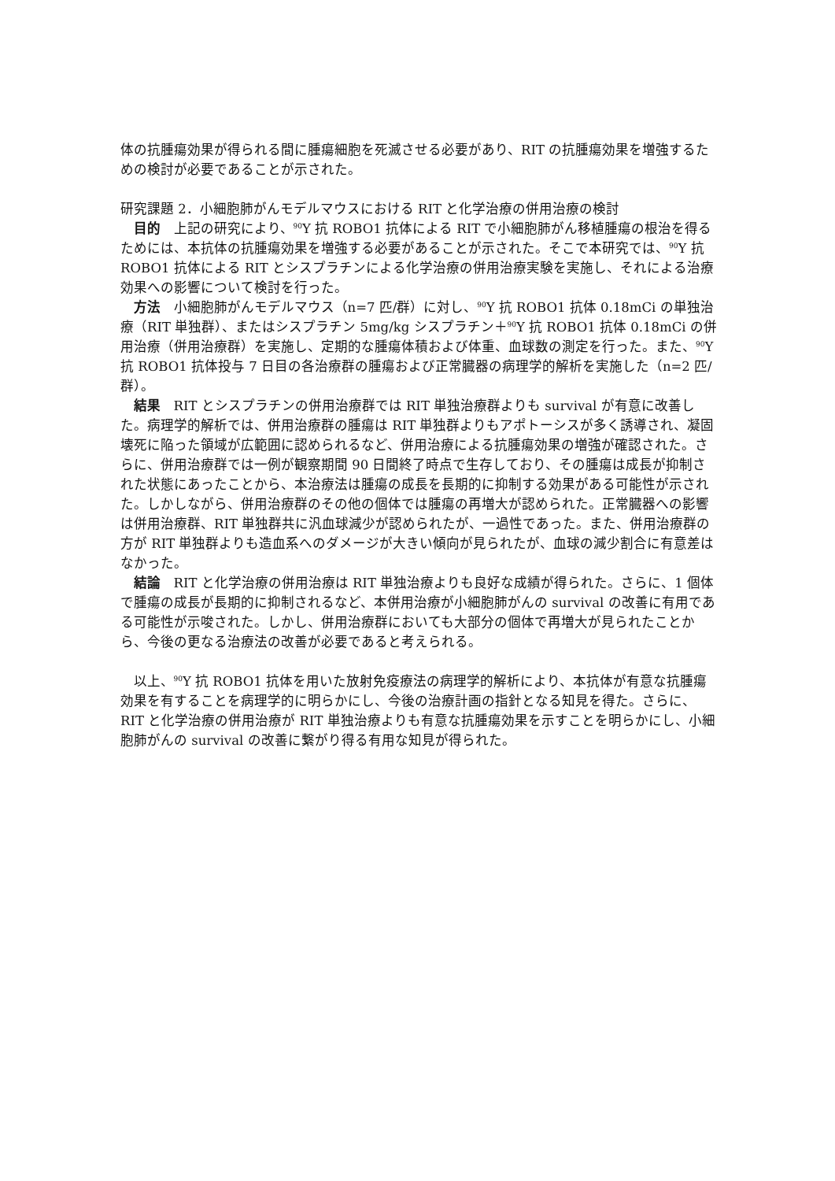体の抗腫瘍効果が得られる間に腫瘍細胞を死滅させる必要があり、RIT の抗腫瘍効果を増強するための検討が必要であることが示された。
研究課題 2．小細胞肺がんモデルマウスにおける RIT と化学治療の併用治療の検討
目的　上記の研究により、<sup>90</sup>Y 抗 ROBO1 抗体による RIT で小細胞肺がん移植腫瘍の根治を得るためには、本抗体の抗腫瘍効果を増強する必要があることが示された。そこで本研究では、<sup>90</sup>Y 抗 ROBO1 抗体による RIT とシスプラチンによる化学治療の併用治療実験を実施し、それによる治療効果への影響について検討を行った。
方法　小細胞肺がんモデルマウス（n=7 匹/群）に対し、<sup>90</sup>Y 抗 ROBO1 抗体 0.18mCi の単独治療（RIT 単独群）、またはシスプラチン 5mg/kg シスプラチン＋<sup>90</sup>Y 抗 ROBO1 抗体 0.18mCi の併用治療（併用治療群）を実施し、定期的な腫瘍体積および体重、血球数の測定を行った。また、<sup>90</sup>Y 抗 ROBO1 抗体投与 7 日目の各治療群の腫瘍および正常臓器の病理学的解析を実施した（n=2 匹/群）。
結果　RIT とシスプラチンの併用治療群では RIT 単独治療群よりも survival が有意に改善した。病理学的解析では、併用治療群の腫瘍は RIT 単独群よりもアポトーシスが多く誘導され、凝固壊死に陥った領域が広範囲に認められるなど、併用治療による抗腫瘍効果の増強が確認された。さらに、併用治療群では一例が観察期間 90 日間終了時点で生存しており、その腫瘍は成長が抑制された状態にあったことから、本治療法は腫瘍の成長を長期的に抑制する効果がある可能性が示された。しかしながら、併用治療群のその他の個体では腫瘍の再増大が認められた。正常臓器への影響は併用治療群、RIT 単独群共に汎血球減少が認められたが、一過性であった。また、併用治療群の方が RIT 単独群よりも造血系へのダメージが大きい傾向が見られたが、血球の減少割合に有意差はなかった。
結論　RIT と化学治療の併用治療は RIT 単独治療よりも良好な成績が得られた。さらに、1 個体で腫瘍の成長が長期的に抑制されるなど、本併用治療が小細胞肺がんの survival の改善に有用である可能性が示唆された。しかし、併用治療群においても大部分の個体で再増大が見られたことから、今後の更なる治療法の改善が必要であると考えられる。
以上、<sup>90</sup>Y 抗 ROBO1 抗体を用いた放射免疫療法の病理学的解析により、本抗体が有意な抗腫瘍効果を有することを病理学的に明らかにし、今後の治療計画の指針となる知見を得た。さらに、RIT と化学治療の併用治療が RIT 単独治療よりも有意な抗腫瘍効果を示すことを明らかにし、小細胞肺がんの survival の改善に繋がり得る有用な知見が得られた。